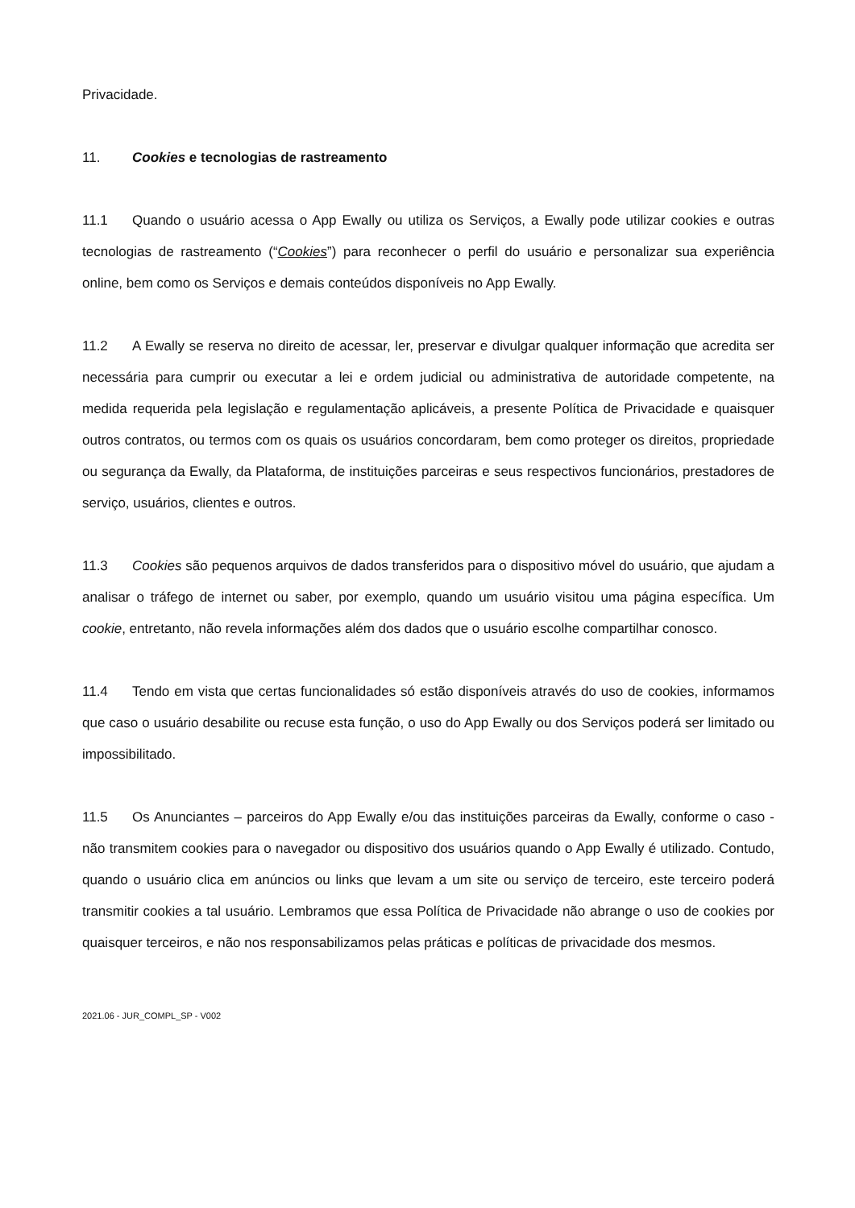Privacidade.
11. Cookies e tecnologias de rastreamento
11.1 Quando o usuário acessa o App Ewally ou utiliza os Serviços, a Ewally pode utilizar cookies e outras tecnologias de rastreamento (“Cookies”) para reconhecer o perfil do usuário e personalizar sua experiência online, bem como os Serviços e demais conteúdos disponíveis no App Ewally.
11.2 A Ewally se reserva no direito de acessar, ler, preservar e divulgar qualquer informação que acredita ser necessária para cumprir ou executar a lei e ordem judicial ou administrativa de autoridade competente, na medida requerida pela legislação e regulamentação aplicáveis, a presente Política de Privacidade e quaisquer outros contratos, ou termos com os quais os usuários concordaram, bem como proteger os direitos, propriedade ou segurança da Ewally, da Plataforma, de instituições parceiras e seus respectivos funcionários, prestadores de serviço, usuários, clientes e outros.
11.3 Cookies são pequenos arquivos de dados transferidos para o dispositivo móvel do usuário, que ajudam a analisar o tráfego de internet ou saber, por exemplo, quando um usuário visitou uma página específica. Um cookie, entretanto, não revela informações além dos dados que o usuário escolhe compartilhar conosco.
11.4 Tendo em vista que certas funcionalidades só estão disponíveis através do uso de cookies, informamos que caso o usuário desabilite ou recuse esta função, o uso do App Ewally ou dos Serviços poderá ser limitado ou impossibilitado.
11.5 Os Anunciantes – parceiros do App Ewally e/ou das instituições parceiras da Ewally, conforme o caso - não transmitem cookies para o navegador ou dispositivo dos usuários quando o App Ewally é utilizado. Contudo, quando o usuário clica em anúncios ou links que levam a um site ou serviço de terceiro, este terceiro poderá transmitir cookies a tal usuário. Lembramos que essa Política de Privacidade não abrange o uso de cookies por quaisquer terceiros, e não nos responsabilizamos pelas práticas e políticas de privacidade dos mesmos.
2021.06 - JUR_COMPL_SP - V002